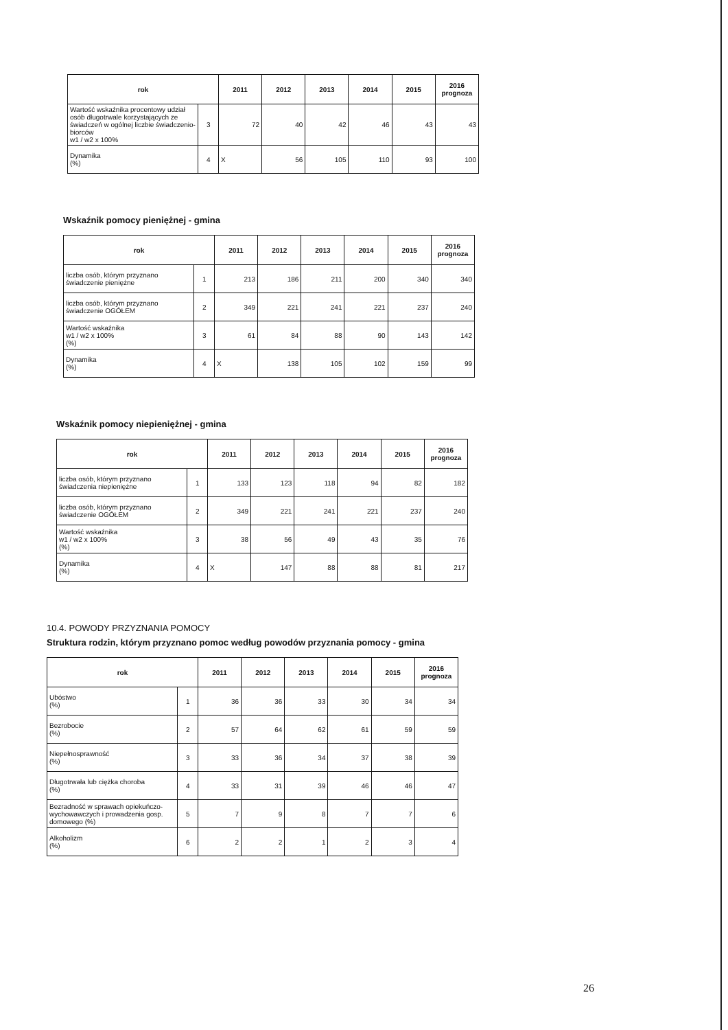| rok | | 2011 | 2012 | 2013 | 2014 | 2015 | 2016 prognoza |
| --- | --- | --- | --- | --- | --- | --- | --- |
| Wartość wskaźnika procentowy udział osób długotrwale korzystających ze świadczeń w ogólnej liczbie świadczenio-biorców w1 / w2 x 100% | 3 | 72 | 40 | 42 | 46 | 43 | 43 |
| Dynamika (%) | 4 | X | 56 | 105 | 110 | 93 | 100 |
Wskaźnik pomocy pieniężnej - gmina
| rok | | 2011 | 2012 | 2013 | 2014 | 2015 | 2016 prognoza |
| --- | --- | --- | --- | --- | --- | --- | --- |
| liczba osób, którym przyznano świadczenie pieniężne | 1 | 213 | 186 | 211 | 200 | 340 | 340 |
| liczba osób, którym przyznano świadczenie OGÓŁEM | 2 | 349 | 221 | 241 | 221 | 237 | 240 |
| Wartość wskaźnika w1 / w2 x 100% (%) | 3 | 61 | 84 | 88 | 90 | 143 | 142 |
| Dynamika (%) | 4 | X | 138 | 105 | 102 | 159 | 99 |
Wskaźnik pomocy niepieniężnej - gmina
| rok | | 2011 | 2012 | 2013 | 2014 | 2015 | 2016 prognoza |
| --- | --- | --- | --- | --- | --- | --- | --- |
| liczba osób, którym przyznano świadczenia niepieniężne | 1 | 133 | 123 | 118 | 94 | 82 | 182 |
| liczba osób, którym przyznano świadczenie OGÓŁEM | 2 | 349 | 221 | 241 | 221 | 237 | 240 |
| Wartość wskaźnika w1 / w2 x 100% (%) | 3 | 38 | 56 | 49 | 43 | 35 | 76 |
| Dynamika (%) | 4 | X | 147 | 88 | 88 | 81 | 217 |
10.4. POWODY PRZYZNANIA POMOCY
Struktura rodzin, którym przyznano pomoc według powodów przyznania pomocy - gmina
| rok | | 2011 | 2012 | 2013 | 2014 | 2015 | 2016 prognoza |
| --- | --- | --- | --- | --- | --- | --- | --- |
| Ubóstwo (%) | 1 | 36 | 36 | 33 | 30 | 34 | 34 |
| Bezrobocie (%) | 2 | 57 | 64 | 62 | 61 | 59 | 59 |
| Niepełnosprawność (%) | 3 | 33 | 36 | 34 | 37 | 38 | 39 |
| Długotrwała lub ciężka choroba (%) | 4 | 33 | 31 | 39 | 46 | 46 | 47 |
| Bezradność w sprawach opiekuńczo-wychowawczych i prowadzenia gosp. domowego (%) | 5 | 7 | 9 | 8 | 7 | 7 | 6 |
| Alkoholizm (%) | 6 | 2 | 2 | 1 | 2 | 3 | 4 |
26